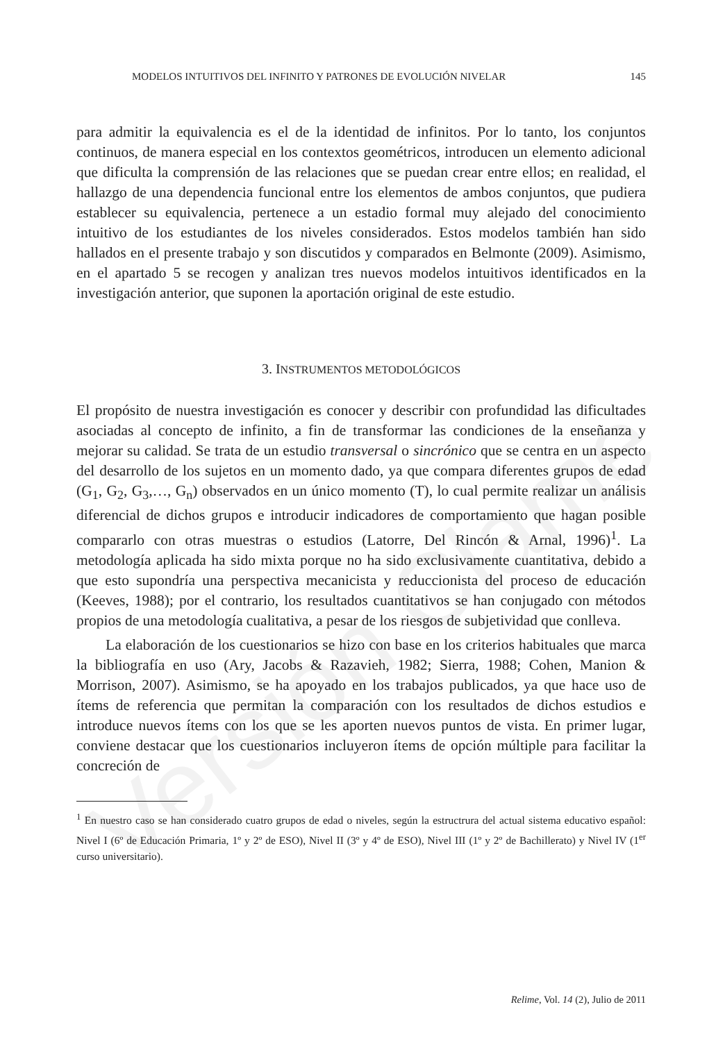Versión Clame
MODELOS INTUITIVOS DEL INFINITO Y PATRONES DE EVOLUCIÓN NIVELAR 145
para admitir la equivalencia es el de la identidad de infinitos. Por lo tanto, los conjuntos continuos, de manera especial en los contextos geométricos, introducen un elemento adicional que dificulta la comprensión de las relaciones que se puedan crear entre ellos; en realidad, el hallazgo de una dependencia funcional entre los elementos de ambos conjuntos, que pudiera establecer su equivalencia, pertenece a un estadio formal muy alejado del conocimiento intuitivo de los estudiantes de los niveles considerados. Estos modelos también han sido hallados en el presente trabajo y son discutidos y comparados en Belmonte (2009). Asimismo, en el apartado 5 se recogen y analizan tres nuevos modelos intuitivos identificados en la investigación anterior, que suponen la aportación original de este estudio.
3. INSTRUMENTOS METODOLÓGICOS
El propósito de nuestra investigación es conocer y describir con profundidad las dificultades asociadas al concepto de infinito, a fin de transformar las condiciones de la enseñanza y mejorar su calidad. Se trata de un estudio transversal o sincrónico que se centra en un aspecto del desarrollo de los sujetos en un momento dado, ya que compara diferentes grupos de edad (G<sub>1</sub>, G<sub>2</sub>, G<sub>3</sub>,…, G<sub>n</sub>) observados en un único momento (T), lo cual permite realizar un análisis diferencial de dichos grupos e introducir indicadores de comportamiento que hagan posible compararlo con otras muestras o estudios (Latorre, Del Rincón & Arnal, 1996)<sup>1</sup>. La metodología aplicada ha sido mixta porque no ha sido exclusivamente cuantitativa, debido a que esto supondría una perspectiva mecanicista y reduccionista del proceso de educación (Keeves, 1988); por el contrario, los resultados cuantitativos se han conjugado con métodos propios de una metodología cualitativa, a pesar de los riesgos de subjetividad que conlleva.
La elaboración de los cuestionarios se hizo con base en los criterios habituales que marca la bibliografía en uso (Ary, Jacobs & Razavieh, 1982; Sierra, 1988; Cohen, Manion & Morrison, 2007). Asimismo, se ha apoyado en los trabajos publicados, ya que hace uso de ítems de referencia que permitan la comparación con los resultados de dichos estudios e introduce nuevos ítems con los que se les aporten nuevos puntos de vista. En primer lugar, conviene destacar que los cuestionarios incluyeron ítems de opción múltiple para facilitar la concreción de
<sup>1</sup> En nuestro caso se han considerado cuatro grupos de edad o niveles, según la estructrura del actual sistema educativo español: Nivel I (6º de Educación Primaria, 1º y 2º de ESO), Nivel II (3º y 4º de ESO), Nivel III (1º y 2º de Bachillerato) y Nivel IV (1<sup>er</sup> curso universitario).
Relime, Vol. 14 (2), Julio de 2011